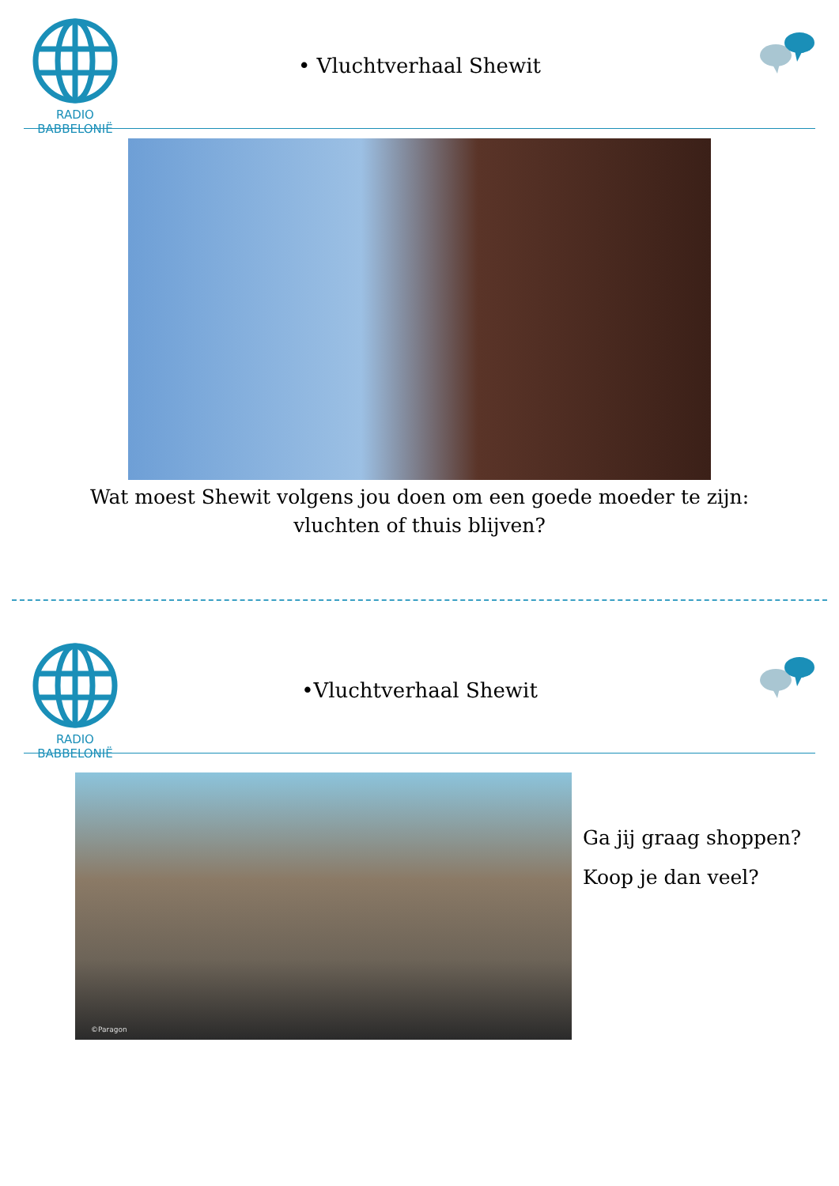RADIO BABBELONIË
• Vluchtverhaal Shewit
Wat moest Shewit volgens jou doen om een goede moeder te zijn: vluchten of thuis blijven?
RADIO BABBELONIË
•Vluchtverhaal Shewit
©Paragon
Ga jij graag shoppen?
Koop je dan veel?